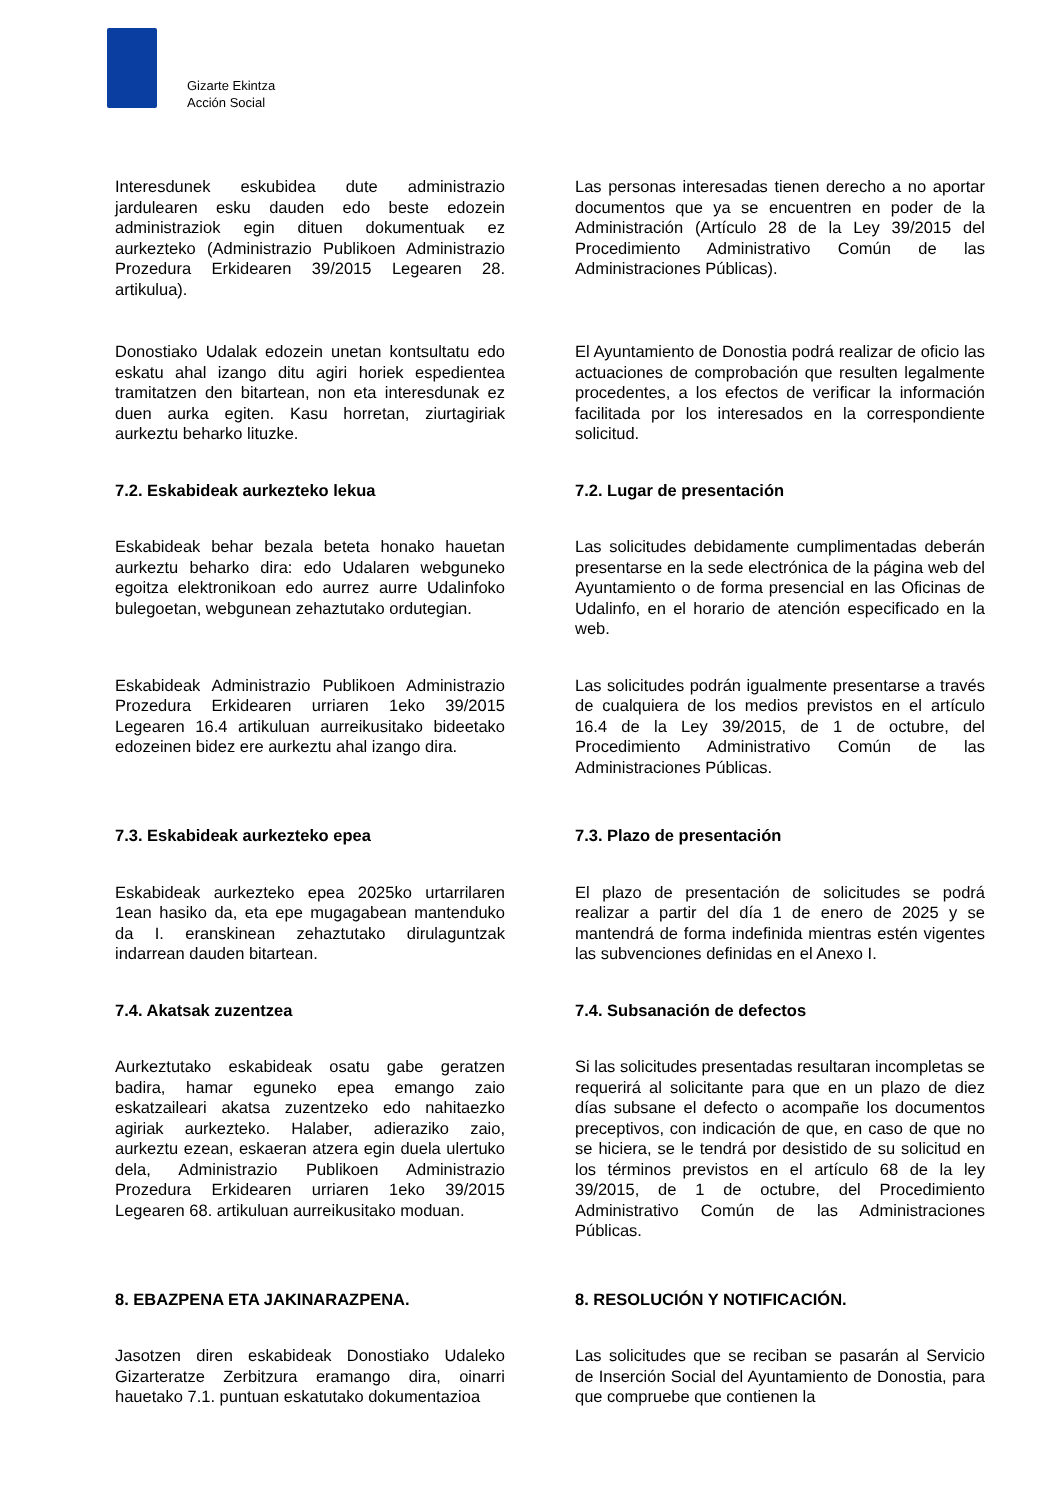Gizarte Ekintza
Acción Social
Interesdunek eskubidea dute administrazio jardulearen esku dauden edo beste edozein administraziok egin dituen dokumentuak ez aurkezteko (Administrazio Publikoen Administrazio Prozedura Erkidearen 39/2015 Legearen 28. artikulua).
Las personas interesadas tienen derecho a no aportar documentos que ya se encuentren en poder de la Administración (Artículo 28 de la Ley 39/2015 del Procedimiento Administrativo Común de las Administraciones Públicas).
Donostiako Udalak edozein unetan kontsultatu edo eskatu ahal izango ditu agiri horiek espedientea tramitatzen den bitartean, non eta interesdunak ez duen aurka egiten. Kasu horretan, ziurtagiriak aurkeztu beharko lituzke.
El Ayuntamiento de Donostia podrá realizar de oficio las actuaciones de comprobación que resulten legalmente procedentes, a los efectos de verificar la información facilitada por los interesados en la correspondiente solicitud.
7.2. Eskabideak aurkezteko lekua 7.2. Lugar de presentación
Eskabideak behar bezala beteta honako hauetan aurkeztu beharko dira: edo Udalaren webguneko egoitza elektronikoan edo aurrez aurre Udalinfoko bulegoetan, webgunean zehaztutako ordutegian.
Las solicitudes debidamente cumplimentadas deberán presentarse en la sede electrónica de la página web del Ayuntamiento o de forma presencial en las Oficinas de Udalinfo, en el horario de atención especificado en la web.
Eskabideak Administrazio Publikoen Administrazio Prozedura Erkidearen urriaren 1eko 39/2015 Legearen 16.4 artikuluan aurreikusitako bideetako edozeinen bidez ere aurkeztu ahal izango dira.
Las solicitudes podrán igualmente presentarse a través de cualquiera de los medios previstos en el artículo 16.4 de la Ley 39/2015, de 1 de octubre, del Procedimiento Administrativo Común de las Administraciones Públicas.
7.3. Eskabideak aurkezteko epea 7.3. Plazo de presentación
Eskabideak aurkezteko epea 2025ko urtarrilaren 1ean hasiko da, eta epe mugagabean mantenduko da I. eranskinean zehaztutako dirulaguntzak indarrean dauden bitartean.
El plazo de presentación de solicitudes se podrá realizar a partir del día 1 de enero de 2025 y se mantendrá de forma indefinida mientras estén vigentes las subvenciones definidas en el Anexo I.
7.4. Akatsak zuzentzea 7.4. Subsanación de defectos
Aurkeztutako eskabideak osatu gabe geratzen badira, hamar eguneko epea emango zaio eskatzaileari akatsa zuzentzeko edo nahitaezko agiriak aurkezteko. Halaber, adieraziko zaio, aurkeztu ezean, eskaeran atzera egin duela ulertuko dela, Administrazio Publikoen Administrazio Prozedura Erkidearen urriaren 1eko 39/2015 Legearen 68. artikuluan aurreikusitako moduan.
Si las solicitudes presentadas resultaran incompletas se requerirá al solicitante para que en un plazo de diez días subsane el defecto o acompañe los documentos preceptivos, con indicación de que, en caso de que no se hiciera, se le tendrá por desistido de su solicitud en los términos previstos en el artículo 68 de la ley 39/2015, de 1 de octubre, del Procedimiento Administrativo Común de las Administraciones Públicas.
8. EBAZPENA ETA JAKINARAZPENA. 8. RESOLUCIÓN Y NOTIFICACIÓN.
Jasotzen diren eskabideak Donostiako Udaleko Gizarteratze Zerbitzura eramango dira, oinarri hauetako 7.1. puntuan eskatutako dokumentazioa
Las solicitudes que se reciban se pasarán al Servicio de Inserción Social del Ayuntamiento de Donostia, para que compruebe que contienen la